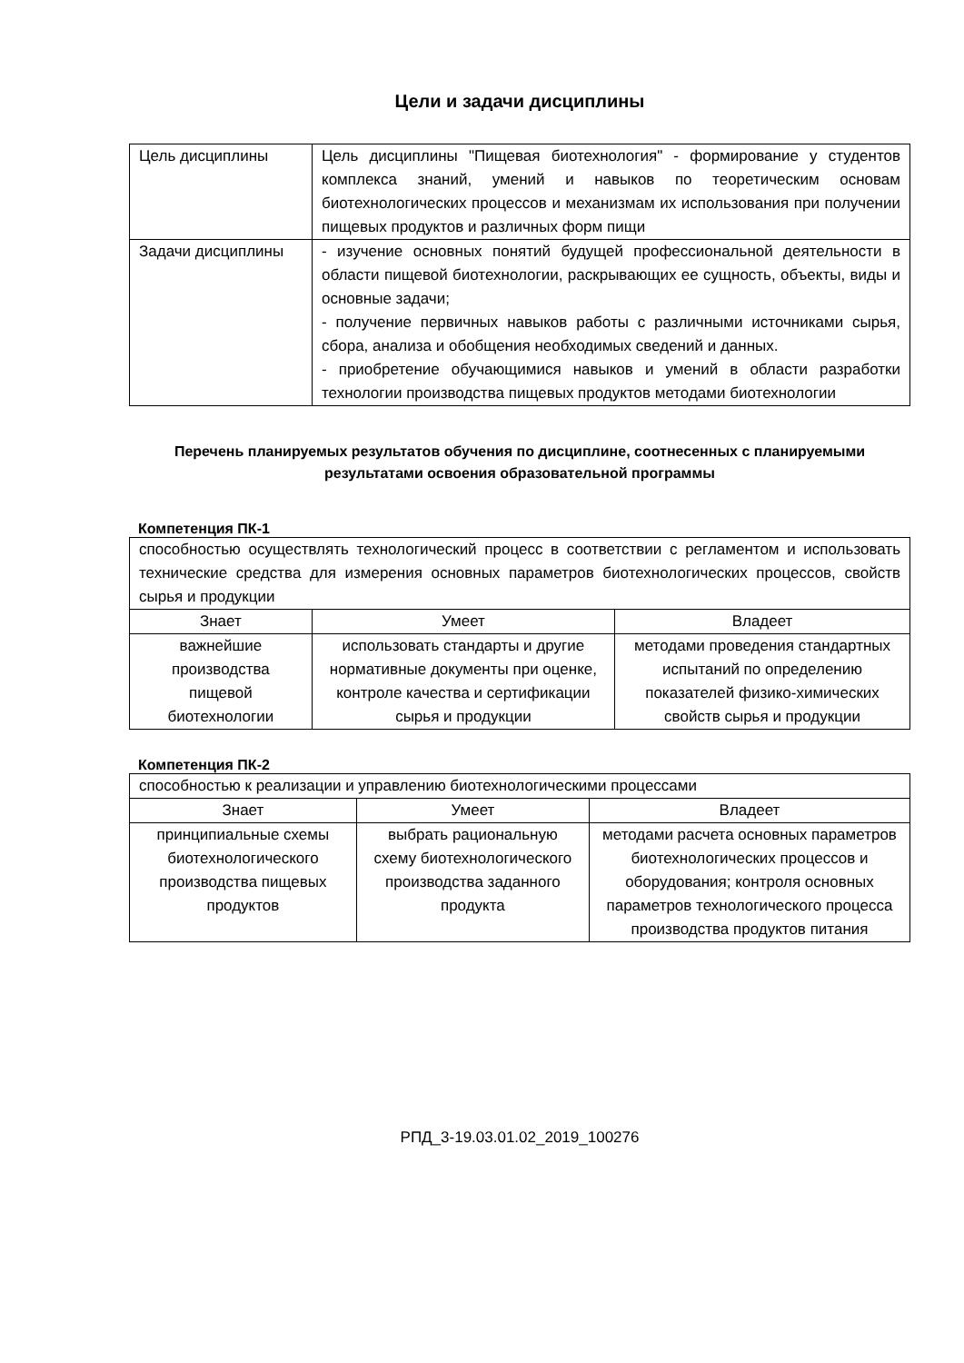Цели и задачи дисциплины
| Цель дисциплины | Цель дисциплины "Пищевая биотехнология" - формирование у студентов комплекса знаний, умений и навыков по теоретическим основам биотехнологических процессов и механизмам их использования при получении пищевых продуктов и различных форм пищи |
| Задачи дисциплины | - изучение основных понятий будущей профессиональной деятельности в области пищевой биотехнологии, раскрывающих ее сущность, объекты, виды и основные задачи; - получение первичных навыков работы с различными источниками сырья, сбора, анализа и обобщения необходимых сведений и данных. - приобретение обучающимися навыков и умений в области разработки технологии производства пищевых продуктов методами биотехнологии |
Перечень планируемых результатов обучения по дисциплине, соотнесенных с планируемыми результатами освоения образовательной программы
Компетенция ПК-1
| способностью осуществлять технологический процесс в соответствии с регламентом и использовать технические средства для измерения основных параметров биотехнологических процессов, свойств сырья и продукции | | |
| Знает | Умеет | Владеет |
| важнейшие производства пищевой биотехнологии | использовать стандарты и другие нормативные документы при оценке, контроле качества и сертификации сырья и продукции | методами проведения стандартных испытаний по определению показателей физико-химических свойств сырья и продукции |
Компетенция ПК-2
| способностью к реализации и управлению биотехнологическими процессами | | |
| Знает | Умеет | Владеет |
| принципиальные схемы биотехнологического производства пищевых продуктов | выбрать рациональную схему биотехнологического производства заданного продукта | методами расчета основных параметров биотехнологических процессов и оборудования; контроля основных параметров технологического процесса производства продуктов питания |
РПД_3-19.03.01.02_2019_100276